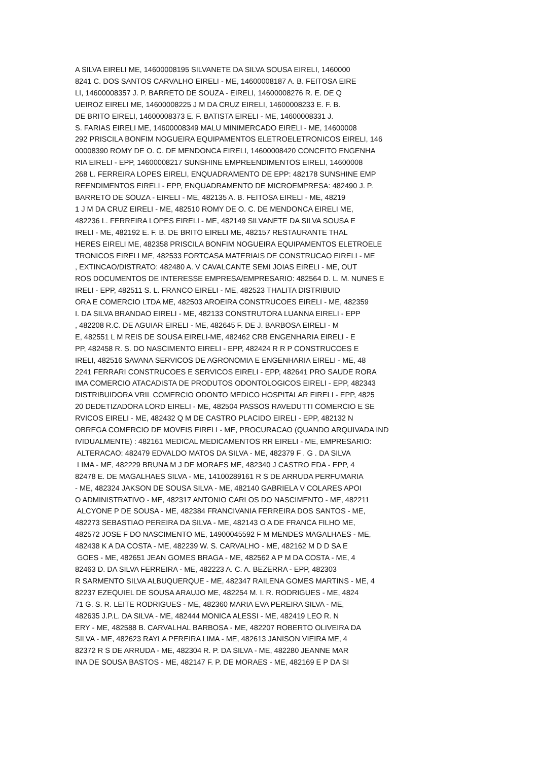A SILVA EIRELI ME, 14600008195 SILVANETE DA SILVA SOUSA EIRELI, 1460000 8241 C. DOS SANTOS CARVALHO EIRELI - ME, 14600008187 A. B. FEITOSA EIRE LI, 14600008357 J. P. BARRETO DE SOUZA - EIRELI, 14600008276 R. E. DE Q UEIROZ EIRELI ME, 14600008225 J M DA CRUZ EIRELI, 14600008233 E. F. B. DE BRITO EIRELI, 14600008373 E. F. BATISTA EIRELI - ME, 14600008331 J. S. FARIAS EIRELI ME, 14600008349 MALU MINIMERCADO EIRELI - ME, 14600008 292 PRISCILA BONFIM NOGUEIRA EQUIPAMENTOS ELETROELETRONICOS EIRELI, 146 00008390 ROMY DE O. C. DE MENDONCA EIRELI, 14600008420 CONCEITO ENGENHA RIA EIRELI - EPP, 14600008217 SUNSHINE EMPREENDIMENTOS EIRELI, 14600008 268 L. FERREIRA LOPES EIRELI, ENQUADRAMENTO DE EPP: 482178 SUNSHINE EMP REENDIMENTOS EIRELI - EPP, ENQUADRAMENTO DE MICROEMPRESA: 482490 J. P. BARRETO DE SOUZA - EIRELI - ME, 482135 A. B. FEITOSA EIRELI - ME, 48219 1 J M DA CRUZ EIRELI - ME, 482510 ROMY DE O. C. DE MENDONCA EIRELI ME, 482236 L. FERREIRA LOPES EIRELI - ME, 482149 SILVANETE DA SILVA SOUSA E IRELI - ME, 482192 E. F. B. DE BRITO EIRELI ME, 482157 RESTAURANTE THAL HERES EIRELI ME, 482358 PRISCILA BONFIM NOGUEIRA EQUIPAMENTOS ELETROELE TRONICOS EIRELI ME, 482533 FORTCASA MATERIAIS DE CONSTRUCAO EIRELI - ME , EXTINCAO/DISTRATO: 482480 A. V CAVALCANTE SEMI JOIAS EIRELI - ME, OUT ROS DOCUMENTOS DE INTERESSE EMPRESA/EMPRESARIO: 482564 D. L. M. NUNES E IRELI - EPP, 482511 S. L. FRANCO EIRELI - ME, 482523 THALITA DISTRIBUID ORA E COMERCIO LTDA ME, 482503 AROEIRA CONSTRUCOES EIRELI - ME, 482359 I. DA SILVA BRANDAO EIRELI - ME, 482133 CONSTRUTORA LUANNA EIRELI - EPP , 482208 R.C. DE AGUIAR EIRELI - ME, 482645 F. DE J. BARBOSA EIRELI - M E, 482551 L M REIS DE SOUSA EIRELI-ME, 482462 CRB ENGENHARIA EIRELI - E PP, 482458 R. S. DO NASCIMENTO EIRELI - EPP, 482424 R R P CONSTRUCOES E IRELI, 482516 SAVANA SERVICOS DE AGRONOMIA E ENGENHARIA EIRELI - ME, 48 2241 FERRARI CONSTRUCOES E SERVICOS EIRELI - EPP, 482641 PRO SAUDE RORA IMA COMERCIO ATACADISTA DE PRODUTOS ODONTOLOGICOS EIRELI - EPP, 482343 DISTRIBUIDORA VRIL COMERCIO ODONTO MEDICO HOSPITALAR EIRELI - EPP, 4825 20 DEDETIZADORA LORD EIRELI - ME, 482504 PASSOS RAVEDUTTI COMERCIO E SE RVICOS EIRELI - ME, 482432 Q M DE CASTRO PLACIDO EIRELI - EPP, 482132 N OBREGA COMERCIO DE MOVEIS EIRELI - ME, PROCURACAO (QUANDO ARQUIVADA IND IVIDUALMENTE) : 482161 MEDICAL MEDICAMENTOS RR EIRELI - ME, EMPRESARIO: ALTERACAO: 482479 EDVALDO MATOS DA SILVA - ME, 482379 F . G . DA SILVA LIMA - ME, 482229 BRUNA M J DE MORAES ME, 482340 J CASTRO EDA - EPP, 4 82478 E. DE MAGALHAES SILVA - ME, 14100289161 R S DE ARRUDA PERFUMARIA - ME, 482324 JAKSON DE SOUSA SILVA - ME, 482140 GABRIELA V COLARES APOI O ADMINISTRATIVO - ME, 482317 ANTONIO CARLOS DO NASCIMENTO - ME, 482211 ALCYONE P DE SOUSA - ME, 482384 FRANCIVANIA FERREIRA DOS SANTOS - ME, 482273 SEBASTIAO PEREIRA DA SILVA - ME, 482143 O A DE FRANCA FILHO ME, 482572 JOSE F DO NASCIMENTO ME, 14900045592 F M MENDES MAGALHAES - ME, 482438 K A DA COSTA - ME, 482239 W. S. CARVALHO - ME, 482162 M D D SA E GOES - ME, 482651 JEAN GOMES BRAGA - ME, 482562 A P M DA COSTA - ME, 4 82463 D. DA SILVA FERREIRA - ME, 482223 A. C. A. BEZERRA - EPP, 482303 R SARMENTO SILVA ALBUQUERQUE - ME, 482347 RAILENA GOMES MARTINS - ME, 4 82237 EZEQUIEL DE SOUSA ARAUJO ME, 482254 M. I. R. RODRIGUES - ME, 4824 71 G. S. R. LEITE RODRIGUES - ME, 482360 MARIA EVA PEREIRA SILVA - ME, 482635 J.P.L. DA SILVA - ME, 482444 MONICA ALESSI - ME, 482419 LEO R. N ERY - ME, 482588 B. CARVALHAL BARBOSA - ME, 482207 ROBERTO OLIVEIRA DA SILVA - ME, 482623 RAYLA PEREIRA LIMA - ME, 482613 JANISON VIEIRA ME, 4 82372 R S DE ARRUDA - ME, 482304 R. P. DA SILVA - ME, 482280 JEANNE MAR INA DE SOUSA BASTOS - ME, 482147 F. P. DE MORAES - ME, 482169 E P DA SI